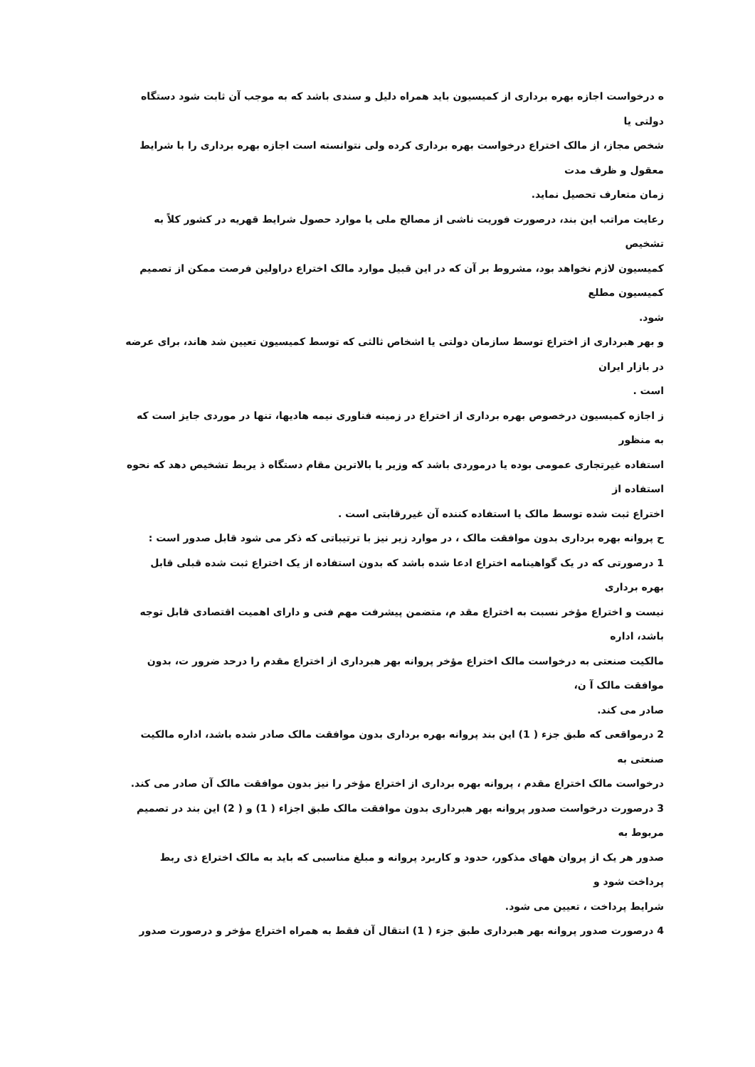ه درخواست اجازه بهره برداری از کمیسیون باید همراه دلیل و سندی باشد که به موجب آن ثابت شود دستگاه
دولتی یا
شخص مجاز، از مالک اختراع درخواست بهره برداری کرده ولی نتوانسته است اجازه بهره برداری را با شرایط
معقول و ظرف مدت
زمان متعارف تحصیل نماید.
رعایت مراتب این بند، درصورت فوریت ناشی از مصالح ملی یا موارد حصول شرایط قهریه در کشور کلاً به
تشخیص
کمیسیون لازم نخواهد بود، مشروط بر آن که در این قبیل موارد مالک اختراع دراولین فرصت ممکن از تصمیم
کمیسیون مطلع
شود.
و بهر هبرداری از اختراع توسط سازمان دولتی یا اشخاص ثالثی که توسط کمیسیون تعیین شد هاند، برای عرضه
در بازار ایران
است .
ز اجازه کمیسیون درخصوص بهره برداری از اختراع در زمینه فناوری نیمه هادیها، تنها در موردی جایز است که
به منظور
استفاده غیرتجاری عمومی بوده یا درموردی باشد که وزیر یا بالاترین مقام دستگاه ذ یربط تشخیص دهد که نحوه
استفاده از
اختراع ثبت شده توسط مالک یا استفاده کننده آن غیررقابتی است .
ح پروانه بهره برداری بدون موافقت مالک ، در موارد زیر نیز با ترتیباتی که ذکر می شود قابل صدور است :
1 درصورتی که در یک گواهینامه اختراع ادعا شده باشد که بدون استفاده از یک اختراع ثبت شده قبلی قابل
بهره برداری
نیست و اختراع مؤخر نسبت به اختراع مقد م، متضمن پیشرفت مهم فنی و دارای اهمیت اقتصادی قابل توجه
باشد، اداره
مالکیت صنعتی به درخواست مالک اختراع مؤخر پروانه بهر هبرداری از اختراع مقدم را درحد ضرور ت، بدون
موافقت مالک آ ن،
صادر می کند.
2 درمواقعی که طبق جزء ( 1) این بند پروانه بهره برداری بدون موافقت مالک صادر شده باشد، اداره مالکیت
صنعتی به
درخواست مالک اختراع مقدم ، پروانه بهره برداری از اختراع مؤخر را نیز بدون موافقت مالک آن صادر می کند.
3 درصورت درخواست صدور پروانه بهر هبرداری بدون موافقت مالک طبق اجزاء ( 1) و ( 2) این بند در تصمیم
مربوط به
صدور هر یک از پروان ههای مذکور، حدود و کاربرد پروانه و مبلغ مناسبی که باید به مالک اختراع ذی ربط
پرداخت شود و
شرایط پرداخت ، تعیین می شود.
4 درصورت صدور پروانه بهر هبرداری طبق جزء ( 1) انتقال آن فقط به همراه اختراع مؤخر و درصورت صدور